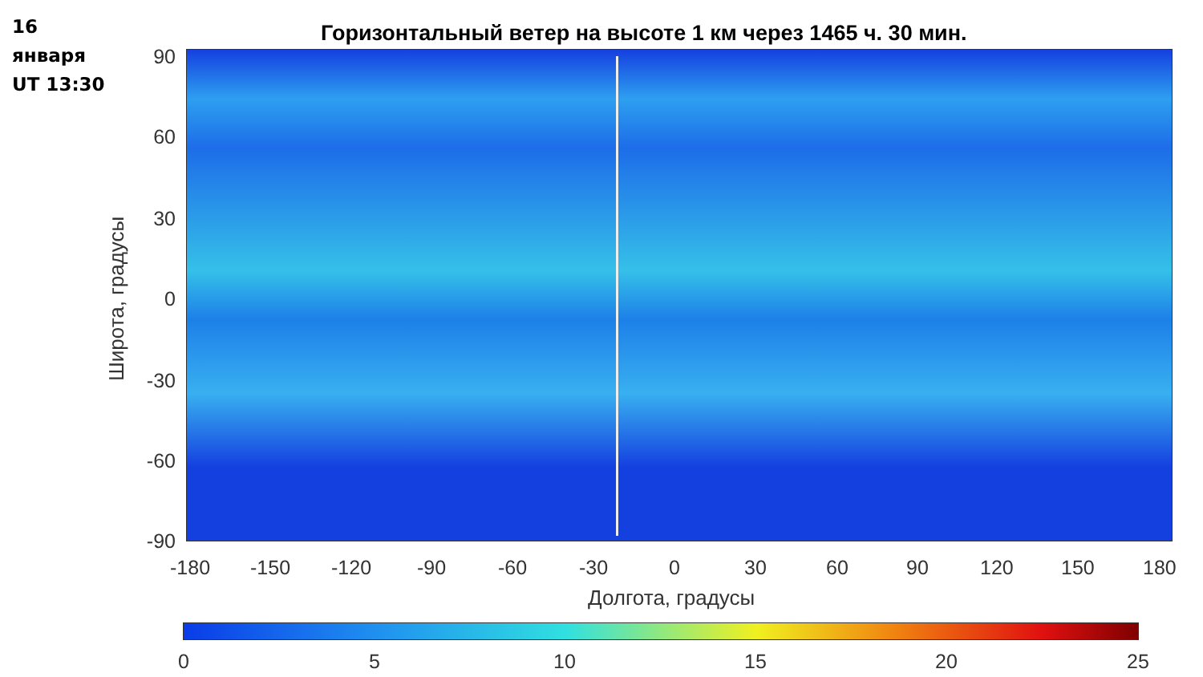16
января
UT 13:30
Горизонтальный ветер на высоте 1 км через 1465 ч. 30 мин.
Широта, градусы
90
60
30
0
-30
-60
-90
-180 -150 -120 -90 -60 -30 0 30 60 90 120 150 180
Долгота, градусы
0 5 10 15 20 25